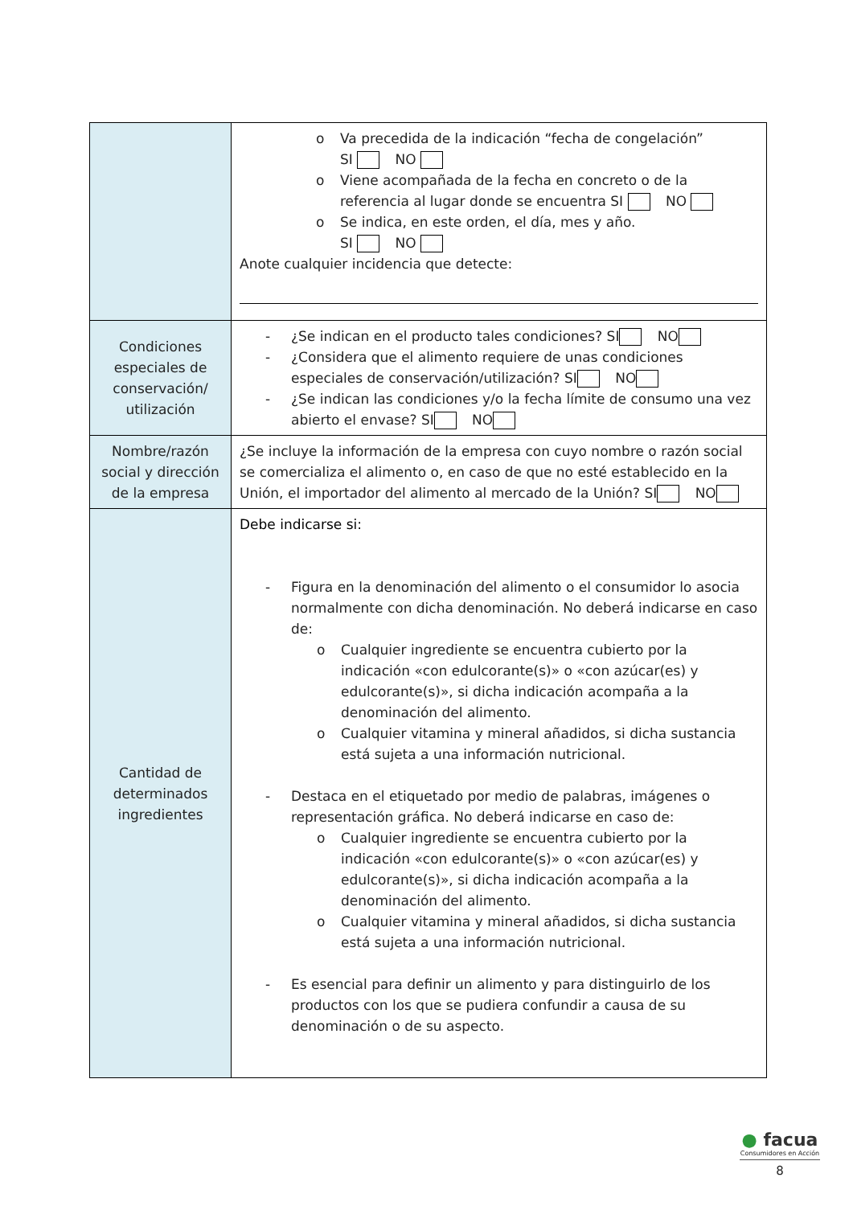| | o Va precedida de la indicación “fecha de congelación” SI NO o Viene acompañada de la fecha en concreto o de la referencia al lugar donde se encuentra SI NO o Se indica, en este orden, el día, mes y año. SI NO Anote cualquier incidencia que detecte: |
| Condiciones especiales de conservación/ utilización | - ¿Se indican en el producto tales condiciones? SI NO - ¿Considera que el alimento requiere de unas condiciones especiales de conservación/utilización? SI NO - ¿Se indican las condiciones y/o la fecha límite de consumo una vez abierto el envase? SI NO |
| Nombre/razón social y dirección de la empresa | ¿Se incluye la información de la empresa con cuyo nombre o razón social se comercializa el alimento o, en caso de que no esté establecido en la Unión, el importador del alimento al mercado de la Unión? SI NO |
| Cantidad de determinados ingredientes | Debe indicarse si: - Figura en la denominación del alimento o el consumidor lo asocia normalmente con dicha denominación. No deberá indicarse en caso de: o Cualquier ingrediente se encuentra cubierto por la indicación «con edulcorante(s)» o «con azúcar(es) y edulcorante(s)», si dicha indicación acompaña a la denominación del alimento. o Cualquier vitamina y mineral añadidos, si dicha sustancia está sujeta a una información nutricional. - Destaca en el etiquetado por medio de palabras, imágenes o representación gráfica. No deberá indicarse en caso de: o Cualquier ingrediente se encuentra cubierto por la indicación «con edulcorante(s)» o «con azúcar(es) y edulcorante(s)», si dicha indicación acompaña a la denominación del alimento. o Cualquier vitamina y mineral añadidos, si dicha sustancia está sujeta a una información nutricional. - Es esencial para definir un alimento y para distinguirlo de los productos con los que se pudiera confundir a causa de su denominación o de su aspecto. |
● facua
Consumidores en Acción
8